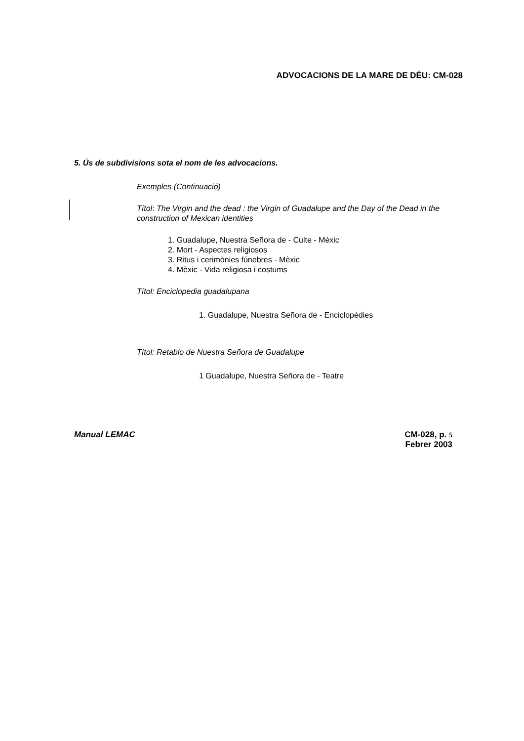ADVOCACIONS DE LA MARE DE DÉU: CM-028
5. Ús de subdivisions sota el nom de les advocacions.
Exemples (Continuació)
Títol: The Virgin and the dead : the Virgin of Guadalupe and the Day of the Dead in the construction of Mexican identities
1. Guadalupe, Nuestra Señora de - Culte - Mèxic
2. Mort - Aspectes religiosos
3. Ritus i cerimònies fúnebres - Mèxic
4. Mèxic - Vida religiosa i costums
Títol: Enciclopedia guadalupana
1. Guadalupe, Nuestra Señora de - Enciclopèdies
Títol: Retablo de Nuestra Señora de Guadalupe
1 Guadalupe, Nuestra Señora de - Teatre
Manual LEMAC CM-028, p. 5
Febrer 2003